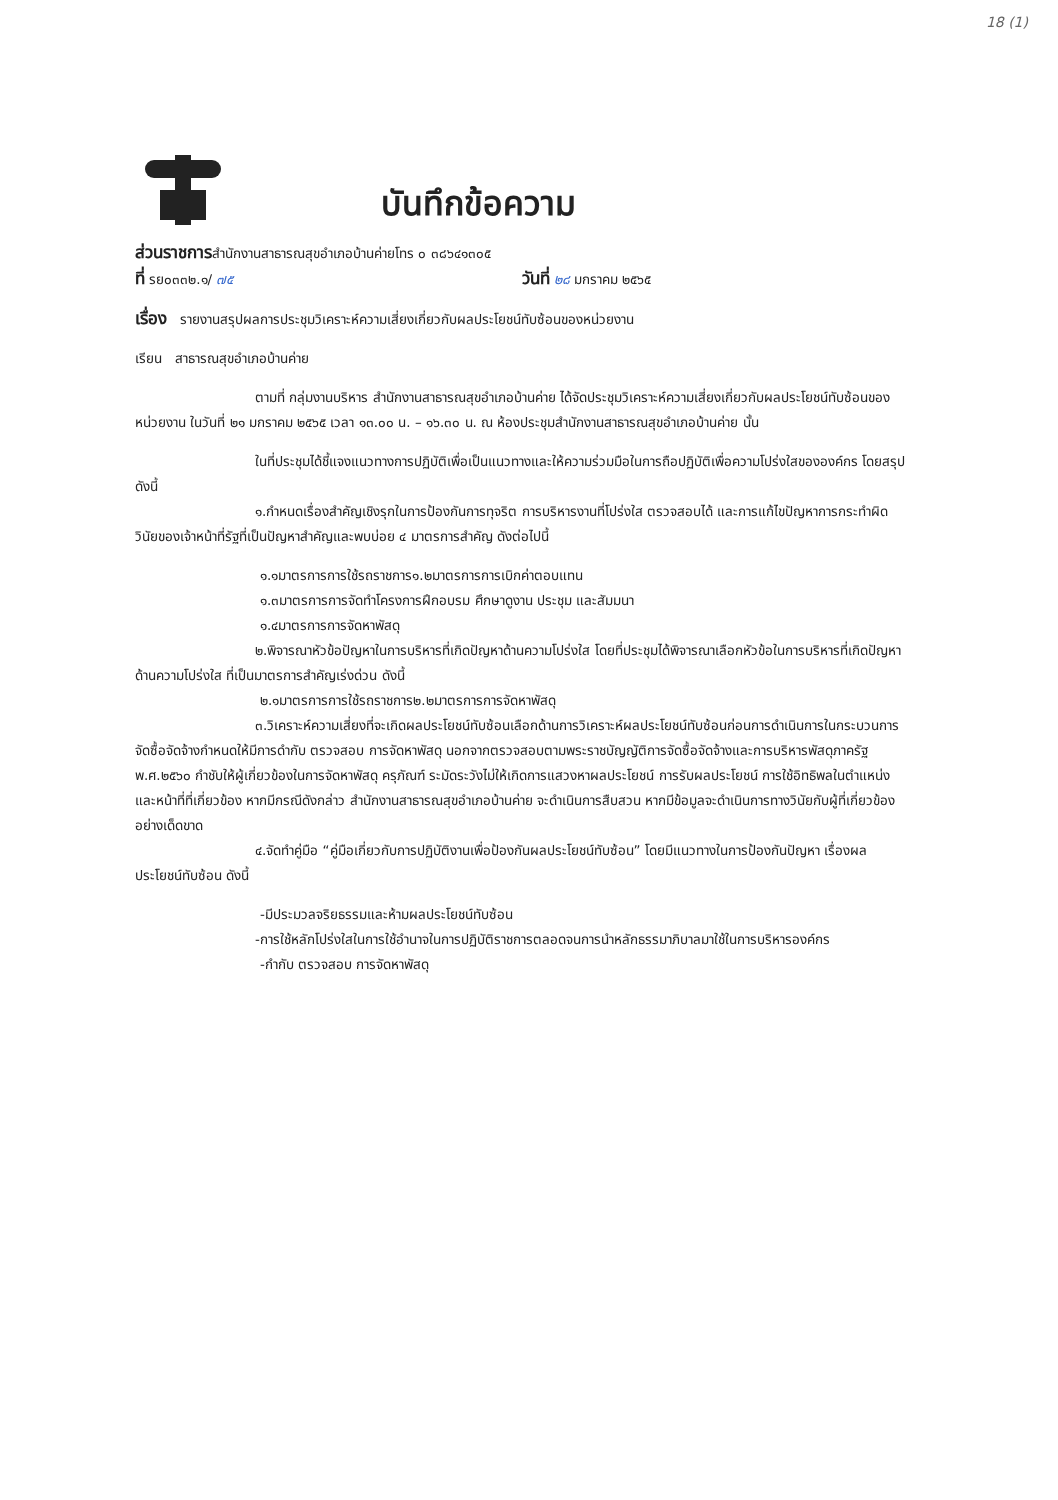18 (1)
บันทึกข้อความ
ส่วนราชการสำนักงานสาธารณสุขอำเภอบ้านค่ายโทร ๐ ๓๘๖๔๑๓๐๕
ที่ รย๐๓๓๒.๑/ ๗๕ วันที่ ๒๘ มกราคม ๒๕๖๕
เรื่อง รายงานสรุปผลการประชุมวิเคราะห์ความเสี่ยงเกี่ยวกับผลประโยชน์ทับซ้อนของหน่วยงาน
เรียน สาธารณสุขอำเภอบ้านค่าย
ตามที่ กลุ่มงานบริหาร สำนักงานสาธารณสุขอำเภอบ้านค่าย ได้จัดประชุมวิเคราะห์ความเสี่ยงเกี่ยวกับผลประโยชน์ทับซ้อนของหน่วยงาน ในวันที่ ๒๑ มกราคม ๒๕๖๕ เวลา ๑๓.๐๐ น. – ๑๖.๓๐ น. ณ ห้องประชุมสำนักงานสาธารณสุขอำเภอบ้านค่าย นั้น
ในที่ประชุมได้ชี้แจงแนวทางการปฏิบัติเพื่อเป็นแนวทางและให้ความร่วมมือในการถือปฏิบัติเพื่อความโปร่งใสขององค์กร โดยสรุป ดังนี้
๑.กำหนดเรื่องสำคัญเชิงรุกในการป้องกันการทุจริต การบริหารงานที่โปร่งใส ตรวจสอบได้ และการแก้ไขปัญหาการกระทำผิดวินัยของเจ้าหน้าที่รัฐที่เป็นปัญหาสำคัญและพบบ่อย ๔ มาตรการสำคัญ ดังต่อไปนี้
๑.๑มาตรการการใช้รถราชการ๑.๒มาตรการการเบิกค่าตอบแทน
๑.๓มาตรการการจัดทำโครงการฝึกอบรม ศึกษาดูงาน ประชุม และสัมมนา
๑.๔มาตรการการจัดหาพัสดุ
๒.พิจารณาหัวข้อปัญหาในการบริหารที่เกิดปัญหาด้านความโปร่งใส โดยที่ประชุมได้พิจารณาเลือกหัวข้อในการบริหารที่เกิดปัญหาด้านความโปร่งใส ที่เป็นมาตรการสำคัญเร่งด่วน ดังนี้
๒.๑มาตรการการใช้รถราชการ๒.๒มาตรการการจัดหาพัสดุ
๓.วิเคราะห์ความเสี่ยงที่จะเกิดผลประโยชน์ทับซ้อนเลือกด้านการวิเคราะห์ผลประโยชน์ทับซ้อนก่อนการดำเนินการในกระบวนการจัดซื้อจัดจ้างกำหนดให้มีการดำกับ ตรวจสอบ การจัดหาพัสดุ นอกจากตรวจสอบตามพระราชบัญญัติการจัดซื้อจัดจ้างและการบริหารพัสดุภาครัฐ พ.ศ.๒๕๖๐ กำชับให้ผู้เกี่ยวข้องในการจัดหาพัสดุ ครุภัณฑ์ ระมัดระวังไม่ให้เกิดการแสวงหาผลประโยชน์ การรับผลประโยชน์ การใช้อิทธิพลในตำแหน่งและหน้าที่ที่เกี่ยวข้อง หากมีกรณีดังกล่าว สำนักงานสาธารณสุขอำเภอบ้านค่าย จะดำเนินการสืบสวน หากมีข้อมูลจะดำเนินการทางวินัยกับผู้ที่เกี่ยวข้องอย่างเด็ดขาด
๔.จัดทำคู่มือ “คู่มือเกี่ยวกับการปฏิบัติงานเพื่อป้องกันผลประโยชน์ทับซ้อน” โดยมีแนวทางในการป้องกันปัญหา เรื่องผลประโยชน์ทับซ้อน ดังนี้
-มีประมวลจริยธรรมและห้ามผลประโยชน์ทับซ้อน
-การใช้หลักโปร่งใสในการใช้อำนาจในการปฏิบัติราชการตลอดจนการนำหลักธรรมาภิบาลมาใช้ในการบริหารองค์กร
-กำกับ ตรวจสอบ การจัดหาพัสดุ